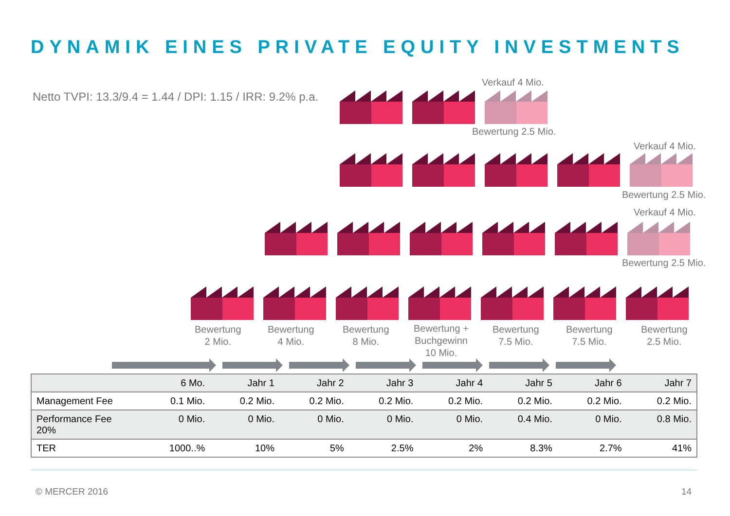DYNAMIK EINES PRIVATE EQUITY INVESTMENTS
Netto TVPI: 13.3/9.4 = 1.44 / DPI: 1.15 / IRR: 9.2% p.a.
Verkauf 4 Mio.
Bewertung 2.5 Mio.
Verkauf 4 Mio.
Bewertung 2.5 Mio.
Verkauf 4 Mio.
Bewertung 2.5 Mio.
Bewertung
2 Mio.
Bewertung
4 Mio.
Bewertung
8 Mio.
Bewertung +
Buchgewinn
10 Mio.
Bewertung
7.5 Mio.
Bewertung
7.5 Mio.
Bewertung
2.5 Mio.
| | 6 Mo. | Jahr 1 | Jahr 2 | Jahr 3 | Jahr 4 | Jahr 5 | Jahr 6 | Jahr 7 |
| --- | --- | --- | --- | --- | --- | --- | --- | --- |
| Management Fee | 0.1 Mio. | 0.2 Mio. | 0.2 Mio. | 0.2 Mio. | 0.2 Mio. | 0.2 Mio. | 0.2 Mio. | 0.2 Mio. |
| Performance Fee 20% | 0 Mio. | 0 Mio. | 0 Mio. | 0 Mio. | 0 Mio. | 0.4 Mio. | 0 Mio. | 0.8 Mio. |
| TER | 1000..% | 10% | 5% | 2.5% | 2% | 8.3% | 2.7% | 41% |
© MERCER 2016 14